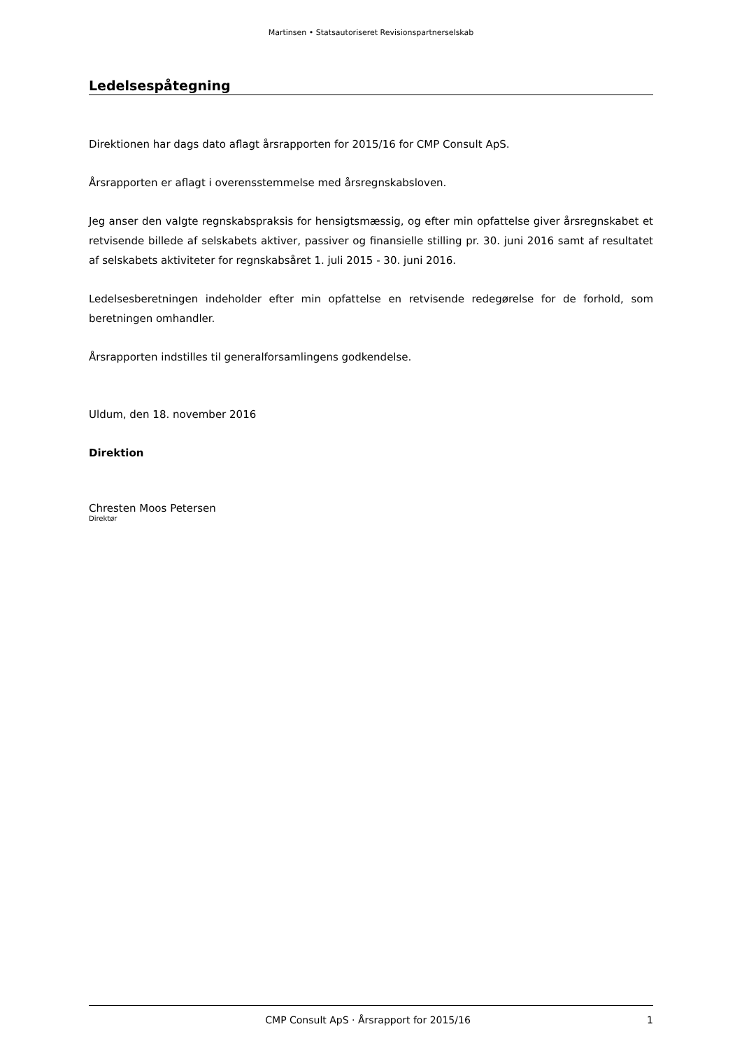Martinsen • Statsautoriseret Revisionspartnerselskab
Ledelsespåtegning
Direktionen har dags dato aflagt årsrapporten for 2015/16 for CMP Consult ApS.
Årsrapporten er aflagt i overensstemmelse med årsregnskabsloven.
Jeg anser den valgte regnskabspraksis for hensigtsmæssig, og efter min opfattelse giver årsregnskabet et retvisende billede af selskabets aktiver, passiver og finansielle stilling pr. 30. juni 2016 samt af resultatet af selskabets aktiviteter for regnskabsåret 1. juli 2015 - 30. juni 2016.
Ledelsesberetningen indeholder efter min opfattelse en retvisende redegørelse for de forhold, som beretningen omhandler.
Årsrapporten indstilles til generalforsamlingens godkendelse.
Uldum, den 18. november 2016
Direktion
Chresten Moos Petersen
Direktør
CMP Consult ApS · Årsrapport for 2015/16 1